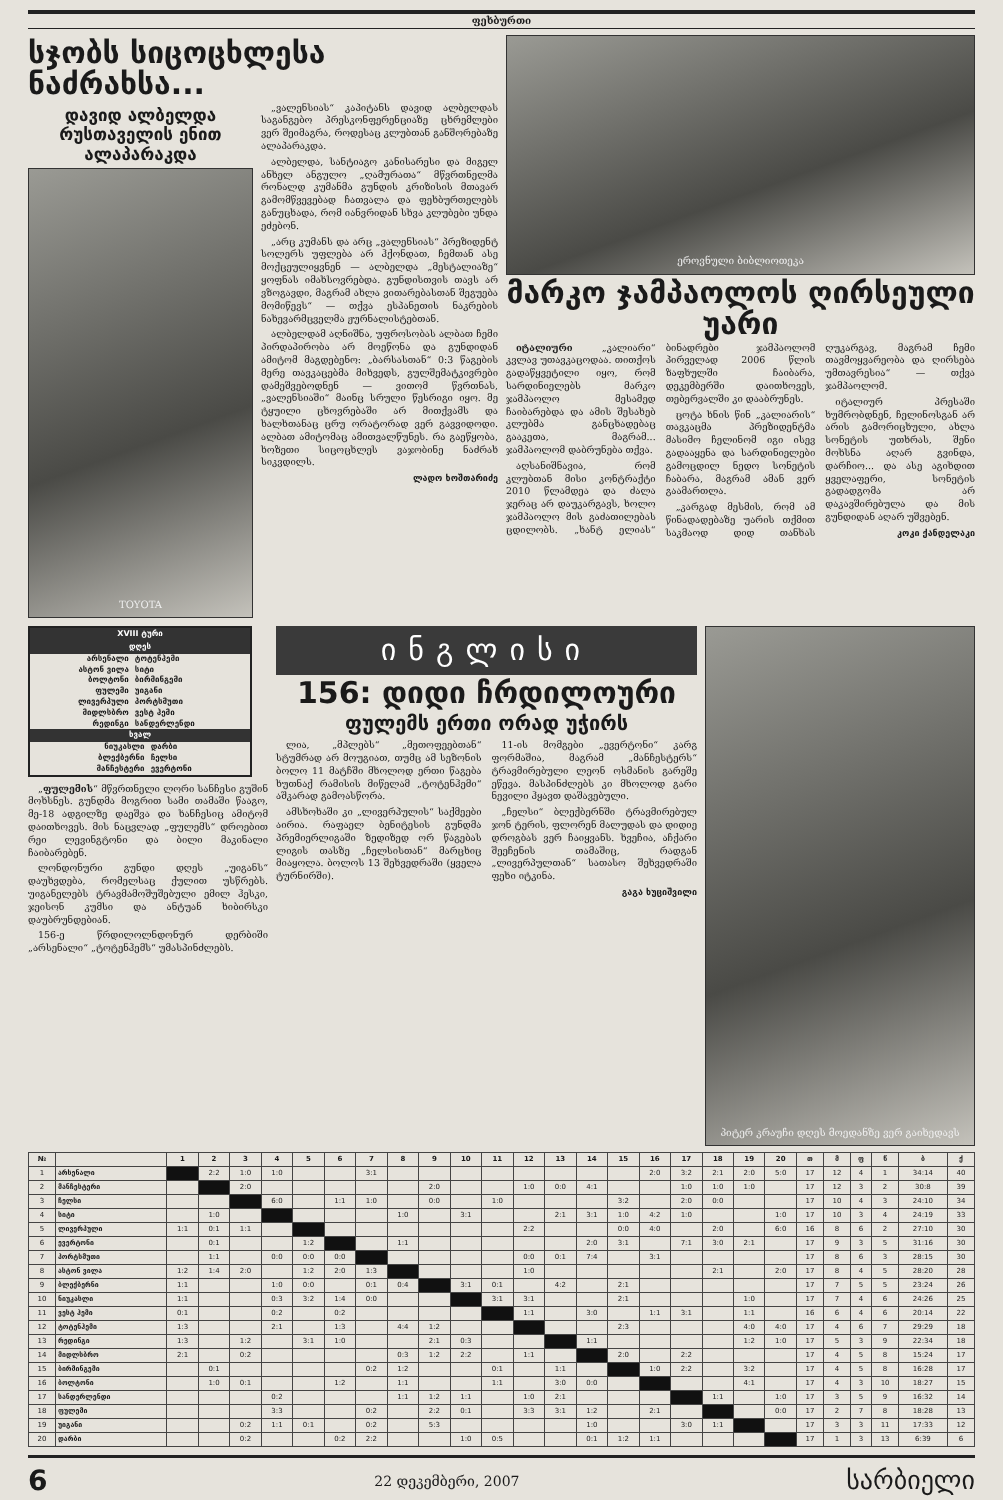ფეხბურთი
სჯობს სიცოცხლესა ნაძრახსა...
დავიდ ალბელდა რუსთაველის ენით ალაპარაკდა
TOYOTA
„ვალენსიას“ კაპიტანს დავიდ ალბელდას საგანგებო პრესკონფერენციაზე ცხრემლები ვერ შეიმაგრა, როდესაც კლუბთან განშორებაზე ალაპარაკდა.
ალბელდა, სანტიაგო კანისარესი და მიგელ ანხელ ანგულო „ღამურათა“ მწვრთნელმა რონალდ კუმანმა გუნდის კრიზისის მთავარ გამომწვევებად ჩათვალა და ფეხბურთელებს განუცხადა, რომ იანვრიდან სხვა კლუბები უნდა ეძებონ.
„არც კუმანს და არც „ვალენსიას“ პრეზიდენტ სოლერს უფლება არ ჰქონდათ, ჩემთან ასე მოქცეულიყვნენ — ალბელდა „მესტალიაზე“ ყოფნას იმახსოვრებდა. გუნდისთვის თავს არ ვზოგავდი, მაგრამ ახლა ვითარებასთან შეგუება მომიწევს“ — თქვა ესპანეთის ნაკრების ნახევარმცველმა ჟურნალისტებთან.
ალბელდამ აღნიშნა, უფროსობას ალბათ ჩემი პირდაპირობა არ მოეწონა და გუნდიდან ამიტომ მაგდებენო: „ბარსასთან“ 0:3 წაგების მერე თავკაცებმა მიხვედს, გულშემატკივრები დამეშვებოდნენ — ვითომ წვრთნას, „ვალენსიაში“ მაინც სრული წესრიგი იყო. მე ტყუილი ცხოვრებაში არ მითქვამს და ხალხთანაც ცრუ ორატორად ვერ გავვიდოდი. ალბათ ამიტომაც ამითვალწუნეს. რა გაეწყობა, ხოზეთი სიცოცხლეს ვაჯობინე ნაძრახ სიკვდილს.
ლადო ხოშთარიძე
ეროვნული ბიბლიოთეკა
მარკო ჯამპაოლოს ღირსეული უარი
იტალიური „კალიარი“ კვლავ უთავკაცოდაა. თითქოს გადაწყვეტილი იყო, რომ სარდინიელებს მარკო ჯამპაოლო მესამედ ჩაიბარებდა და ამის შესახებ კლუბმა განცხადებაც გააკეთა, მაგრამ... ჯამპაოლომ დაბრუნება თქვა.
აღსანიშნავია, რომ კლუბთან მისი კონტრაქტი 2010 წლამდეა და ძალა ჯერაც არ დაუკარგავს, ხოლო ჯამპაოლო მის გაძათილებას ცდილობს. „ხანტ ელიას“ ბინადრები ჯამპაოლომ პირველად 2006 წლის ზაფხულში ჩაიბარა, დეკემბერში დაითხოვეს, თებერვალში კი დააბრუნეს.
ცოტა ხნის წინ „კალიარის“ თავკაცმა პრეზიდენტმა მასიმო ჩელინომ იგი ისევ გადააყენა და სარდინიელები გამოცდილ ნედო სონეტის ჩაბარა, მაგრამ ამან ვერ გაამართლა.
„კარგად მესმის, რომ ამ წინადადებაზე უარის თქმით საკმაოდ დიდ თანხას ღუკარგავ, მაგრამ ჩემი თავმოყვარეობა და ღირსება უმთავრესია“ — თქვა ჯამპაოლომ.
იტალიურ პრესაში ხუმრობდნენ, ჩელინოსგან არ არის გამორიცხული, ახლა სონეტის უთხრას, შენი მოხსნა აღარ გვინდა, დარჩიო... და ასე აგიხდით ყველაფერი, სონეტის გადადგომა არ დაკავშირებულა და მის გუნდიდან აღარ უშვებენ.
კოკი ქანდელაკი
XVIII ტური
დღეს
| არსენალი | ტოტენჰემი |
| ასტონ ვილა | სიტი |
| ბოლტონი | ბირმინგემი |
| ფულემი | უიგანი |
| ლივერპული | პორტსმუთი |
| მიდლსბრო | ვესტ ჰემი |
| რედინგი | სანდერლენდი |
ხვალ
| ნიუკასლი | დარბი |
| ბლექბერნი | ჩელსი |
| მანჩესტერი | ევერტონი |
„ფულემის“ მწვრთნელი ლორი სანჩესი გუშინ მოხსნეს. გუნდმა მოგრით სამი თამაში წააგო, მე-18 ადგილზე დაეშვა და ხანჩესიც ამიტომ დაითხოვეს. მის ნაცვლად „ფულემს“ დროებით რეი ლევინგტონი და ბილი მაკინალი ჩაიბარებენ.
ლონდონური გუნდი დღეს „უიგანს“ დაუხვდება, რომელსაც ქულით უსწრებს. უიგანელებს ტრავმამოშუშებული ემილ ჰესკი, ჯეისონ კუმსი და ანტუან ხიბირსკი დაუბრუნდებიან.
156-ე წრდილოლნდონურ დერბიში „არსენალი“ „ტოტენჰემს“ უმასპინძლებს.
ინგლისი
156: დიდი ჩრდილოური
ფულემს ერთი ორად უჭირს
ლია, „მპლებს“ „მეთოფეებთან“ სტუმრად არ მოუგიათ, თუმც ამ სეზონის ბოლო 11 მატჩში მხოლოდ ერთი წაგება ხუთნაქ რამისის მიწელამ „ტოტენჰემი“ აშკარად გამოასწორა.
ამსხოხაში კი „ლივერპულის“ საქმეები აირია. რაფაელ ბენიტესის გუნდმა პრემიერლიგაში ზედიზედ ორ წაგებას ლიგის თასზე „ჩელსისთან“ მარცხიც მიაყოლა. ბოლოს 13 შეხვედრაში (ყველა ტურნირში).
11-ის მომგები „ევერტონი“ კარგ ფორმაშია, მაგრამ „მანჩესტერს“ ტრავმირებული ლეონ ოსმანის გარეშე ეწევა. მასპინძლებს კი მხოლოდ გარი ნევილი ჰყავთ დაშავებული.
„ჩელსი“ ბლექბერნში ტრავმირებულ ჯონ ტერის, ფლორენ მალუდას და დიდიე დროგბას ვერ ჩაიყვანს. ხვეჩია, აჩქარი შეეჩენის თამაშიც, რადგან „ლივერპულთან“ სათასო შეხვედრაში ფეხი იტკინა.
გაგა ხუციშვილი
პიტერ კრაუჩი დღეს მოედანზე ვერ გაიხედავს
| № | | 1 | 2 | 3 | 4 | 5 | 6 | 7 | 8 | 9 | 10 | 11 | 12 | 13 | 14 | 15 | 16 | 17 | 18 | 19 | 20 | თ | მ | ფ | წ | ბ | ქ |
| --- | --- | --- | --- | --- | --- | --- | --- | --- | --- | --- | --- | --- | --- | --- | --- | --- | --- | --- | --- | --- | --- | --- | --- | --- | --- | --- | --- |
| 1 | არსენალი | | 2:2 | 1:0 | 1:0 | | | 3:1 | | | | | | | | | 2:0 | 3:2 | 2:1 | 2:0 | 5:0 | 17 | 12 | 4 | 1 | 34:14 | 40 |
| 2 | მანჩესტერი | | | 2:0 | | | | | | 2:0 | | | 1:0 | 0:0 | 4:1 | | | 1:0 | 1:0 | 1:0 | | 17 | 12 | 3 | 2 | 30:8 | 39 |
| 3 | ჩელსი | | | | 6:0 | | 1:1 | 1:0 | | 0:0 | | 1:0 | | | | 3:2 | | 2:0 | 0:0 | | | 17 | 10 | 4 | 3 | 24:10 | 34 |
| 4 | სიტი | | 1:0 | | | | | | 1:0 | | 3:1 | | | 2:1 | 3:1 | 1:0 | 4:2 | 1:0 | | | 1:0 | 17 | 10 | 3 | 4 | 24:19 | 33 |
| 5 | ლივერპული | 1:1 | 0:1 | 1:1 | | | | | | | | | 2:2 | | | 0:0 | 4:0 | | 2:0 | | 6:0 | 16 | 8 | 6 | 2 | 27:10 | 30 |
| 6 | ევერტონი | | 0:1 | | | 1:2 | | | 1:1 | | | | | | 2:0 | 3:1 | | 7:1 | 3:0 | 2:1 | | 17 | 9 | 3 | 5 | 31:16 | 30 |
| 7 | პორტსმუთი | | 1:1 | | 0:0 | 0:0 | 0:0 | | | | | | 0:0 | 0:1 | 7:4 | | 3:1 | | | | | 17 | 8 | 6 | 3 | 28:15 | 30 |
| 8 | ასტონ ვილა | 1:2 | 1:4 | 2:0 | | 1:2 | 2:0 | 1:3 | | | | | 1:0 | | | | | | 2:1 | | 2:0 | 17 | 8 | 4 | 5 | 28:20 | 28 |
| 9 | ბლექბერნი | 1:1 | | | 1:0 | 0:0 | | 0:1 | 0:4 | | 3:1 | 0:1 | | 4:2 | | 2:1 | | | | | | 17 | 7 | 5 | 5 | 23:24 | 26 |
| 10 | ნიუკასლი | 1:1 | | | 0:3 | 3:2 | 1:4 | 0:0 | | | | 3:1 | 3:1 | | | 2:1 | | | | 1:0 | | 17 | 7 | 4 | 6 | 24:26 | 25 |
| 11 | ვესტ ჰემი | 0:1 | | | 0:2 | | 0:2 | | | | | | 1:1 | | 3:0 | | 1:1 | 3:1 | | 1:1 | | 16 | 6 | 4 | 6 | 20:14 | 22 |
| 12 | ტოტენჰემი | 1:3 | | | 2:1 | | 1:3 | | 4:4 | 1:2 | | | | | | 2:3 | | | | 4:0 | 4:0 | 17 | 4 | 6 | 7 | 29:29 | 18 |
| 13 | რედინგი | 1:3 | | 1:2 | | 3:1 | 1:0 | | | 2:1 | 0:3 | | | | 1:1 | | | | | 1:2 | 1:0 | 17 | 5 | 3 | 9 | 22:34 | 18 |
| 14 | მიდლსბრო | 2:1 | | 0:2 | | | | | 0:3 | 1:2 | 2:2 | | 1:1 | | | 2:0 | | 2:2 | | | | 17 | 4 | 5 | 8 | 15:24 | 17 |
| 15 | ბირმინგემი | | 0:1 | | | | | 0:2 | 1:2 | | | 0:1 | | 1:1 | | | 1:0 | 2:2 | | 3:2 | | 17 | 4 | 5 | 8 | 16:28 | 17 |
| 16 | ბოლტონი | | 1:0 | 0:1 | | | 1:2 | | 1:1 | | | 1:1 | | 3:0 | 0:0 | | | | | 4:1 | | 17 | 4 | 3 | 10 | 18:27 | 15 |
| 17 | სანდერლენდი | | | | 0:2 | | | | 1:1 | 1:2 | 1:1 | | 1:0 | 2:1 | | | | | 1:1 | | 1:0 | 17 | 3 | 5 | 9 | 16:32 | 14 |
| 18 | ფულემი | | | | 3:3 | | | 0:2 | | 2:2 | 0:1 | | 3:3 | 3:1 | 1:2 | | 2:1 | | | | 0:0 | 17 | 2 | 7 | 8 | 18:28 | 13 |
| 19 | უიგანი | | | 0:2 | 1:1 | 0:1 | | 0:2 | | 5:3 | | | | | 1:0 | | | 3:0 | 1:1 | | | 17 | 3 | 3 | 11 | 17:33 | 12 |
| 20 | დარბი | | | 0:2 | | | 0:2 | 2:2 | | | 1:0 | 0:5 | | | 0:1 | 1:2 | 1:1 | | | | | 17 | 1 | 3 | 13 | 6:39 | 6 |
6 22 დეკემბერი, 2007 სარბიელი